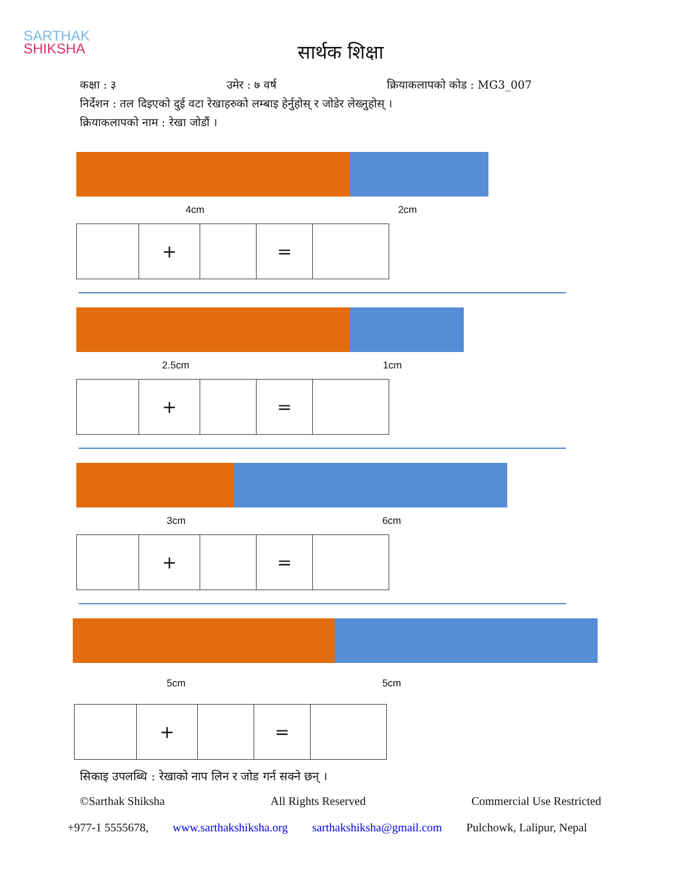SARTHAK
SHIKSHA
सार्थक शिक्षा
कक्षा : ३ उमेर : ७ वर्ष क्रियाकलापको कोड : MG3_007
निर्देशन : तल दिइएको दुई वटा रेखाहरुको लम्बाइ हेर्नुहोस् र जोडेर लेख्नुहोस् ।
क्रियाकलापको नाम : रेखा जोडौं ।
4cm 2cm
| | + | | = | |
2.5cm 1cm
| | + | | = | |
3cm 6cm
| | + | | = | |
5cm 5cm
| | + | | = | |
सिकाइ उपलब्धि : रेखाको नाप लिन र जोड गर्न सक्ने छन् ।
©Sarthak Shiksha All Rights Reserved Commercial Use Restricted
+977-1 5555678, www.sarthakshiksha.org sarthakshiksha@gmail.com Pulchowk, Lalipur, Nepal